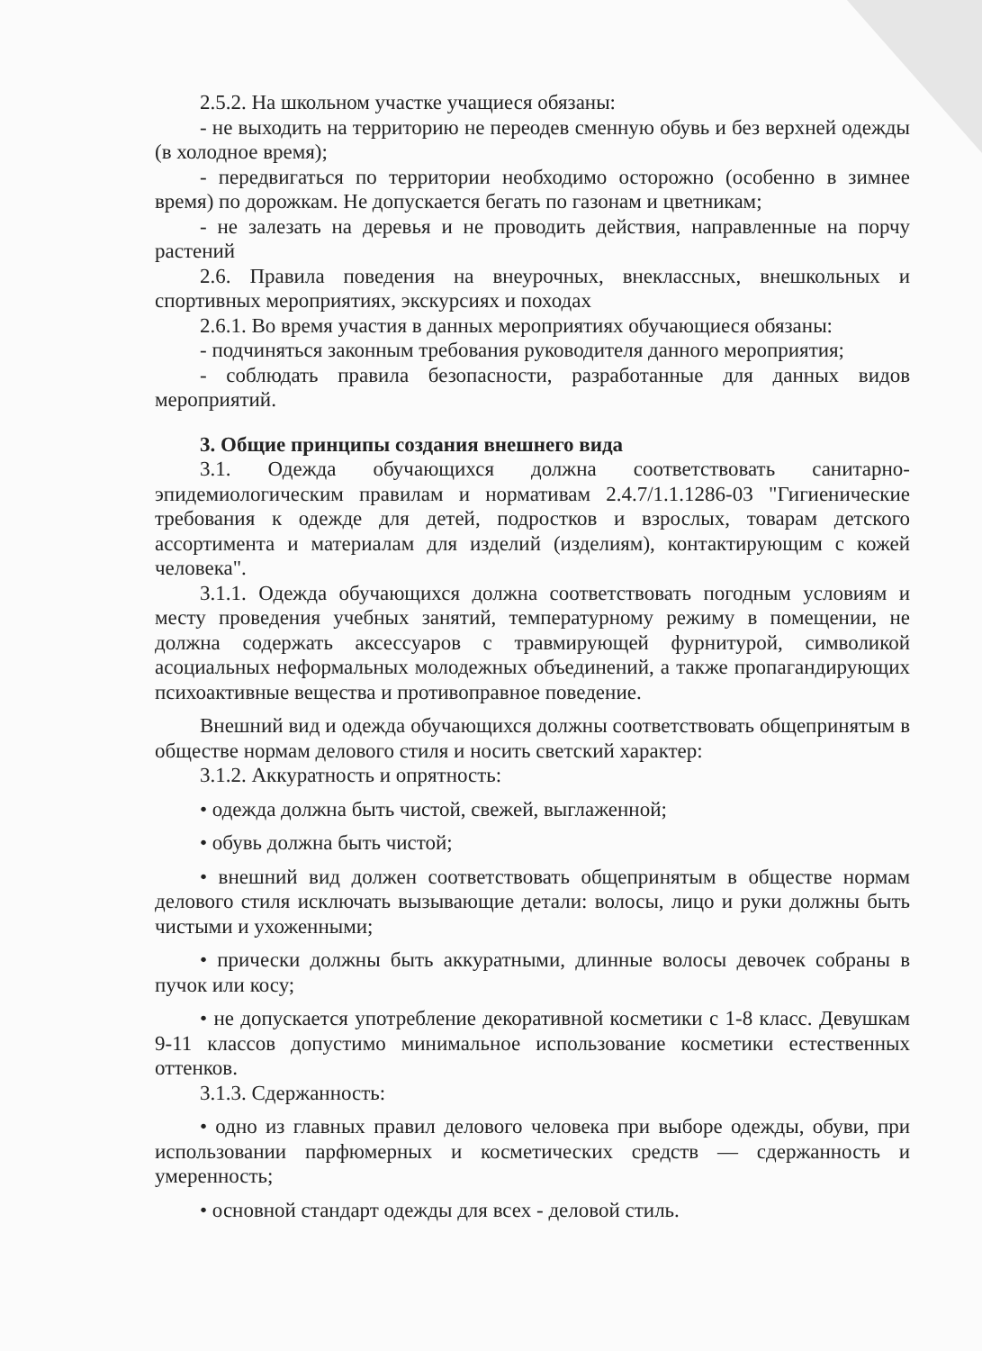2.5.2. На школьном участке учащиеся обязаны:
- не выходить на территорию не переодев сменную обувь и без верхней одежды (в холодное время);
- передвигаться по территории необходимо осторожно (особенно в зимнее время) по дорожкам. Не допускается бегать по газонам и цветникам;
- не залезать на деревья и не проводить действия, направленные на порчу растений
2.6. Правила поведения на внеурочных, внеклассных, внешкольных и спортивных мероприятиях, экскурсиях и походах
2.6.1. Во время участия в данных мероприятиях обучающиеся обязаны:
- подчиняться законным требования руководителя данного мероприятия;
- соблюдать правила безопасности, разработанные для данных видов мероприятий.
3. Общие принципы создания внешнего вида
3.1. Одежда обучающихся должна соответствовать санитарно-эпидемиологическим правилам и нормативам 2.4.7/1.1.1286-03 "Гигиенические требования к одежде для детей, подростков и взрослых, товарам детского ассортимента и материалам для изделий (изделиям), контактирующим с кожей человека".
3.1.1. Одежда обучающихся должна соответствовать погодным условиям и месту проведения учебных занятий, температурному режиму в помещении, не должна содержать аксессуаров с травмирующей фурнитурой, символикой асоциальных неформальных молодежных объединений, а также пропагандирующих психоактивные вещества и противоправное поведение.
Внешний вид и одежда обучающихся должны соответствовать общепринятым в обществе нормам делового стиля и носить светский характер:
3.1.2. Аккуратность и опрятность:
• одежда должна быть чистой, свежей, выглаженной;
• обувь должна быть чистой;
• внешний вид должен соответствовать общепринятым в обществе нормам делового стиля исключать вызывающие детали: волосы, лицо и руки должны быть чистыми и ухоженными;
• прически должны быть аккуратными, длинные волосы девочек собраны в пучок или косу;
• не допускается употребление декоративной косметики с 1-8 класс. Девушкам 9-11 классов допустимо минимальное использование косметики естественных оттенков.
3.1.3. Сдержанность:
• одно из главных правил делового человека при выборе одежды, обуви, при использовании парфюмерных и косметических средств — сдержанность и умеренность;
• основной стандарт одежды для всех - деловой стиль.